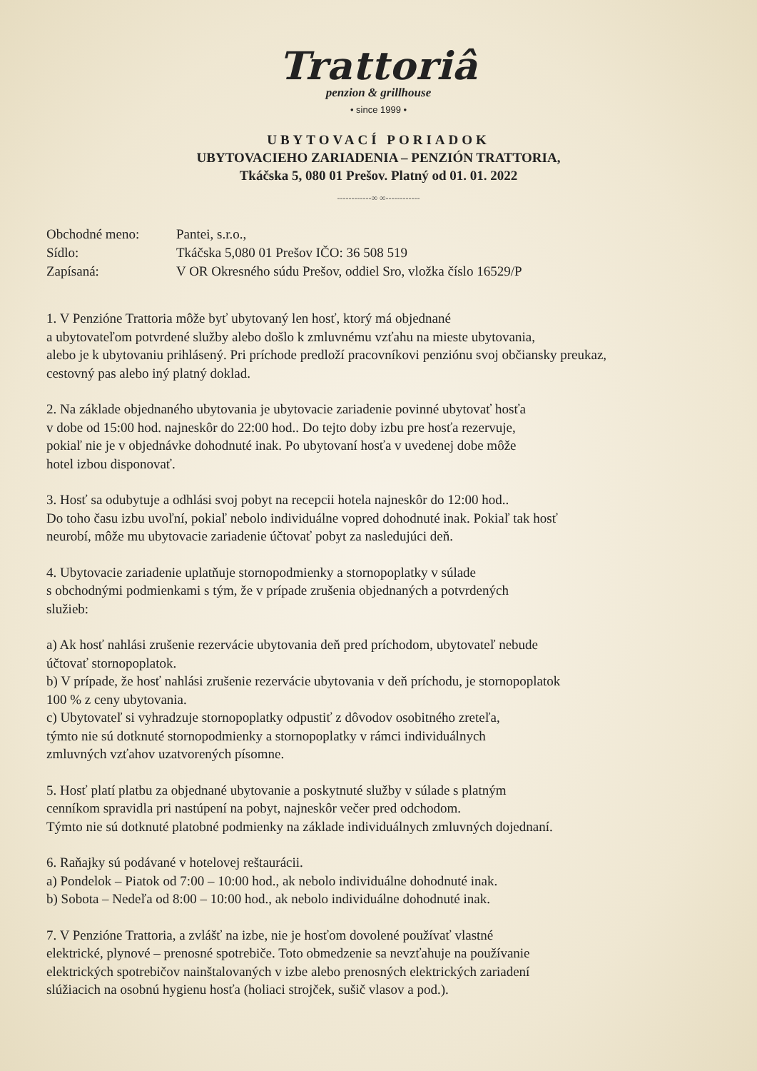Trattoriâ
penzion & grillhouse
• since 1999 •
UBYTOVACÍ PORIADOK
UBYTOVACIEHO ZARIADENIA – PENZIÓN TRATTORIA,
Tkáčska 5, 080 01 Prešov. Platný od 01. 01. 2022
------------∞ ∞------------
Obchodné meno:
Pantei, s.r.o.,
Sídlo:
Tkáčska 5,080 01 Prešov IČO: 36 508 519
Zapísaná:
V OR Okresného súdu Prešov, oddiel Sro, vložka číslo 16529/P
1. V Penzióne Trattoria môže byť ubytovaný len hosť, ktorý má objednané
a ubytovateľom potvrdené služby alebo došlo k zmluvnému vzťahu na mieste ubytovania,
alebo je k ubytovaniu prihlásený. Pri príchode predloží pracovníkovi penziónu svoj občiansky preukaz,
cestovný pas alebo iný platný doklad.
2. Na základe objednaného ubytovania je ubytovacie zariadenie povinné ubytovať hosťa
v dobe od 15:00 hod. najneskôr do 22:00 hod.. Do tejto doby izbu pre hosťa rezervuje,
pokiaľ nie je v objednávke dohodnuté inak. Po ubytovaní hosťa v uvedenej dobe môže
hotel izbou disponovať.
3. Hosť sa odubytuje a odhlási svoj pobyt na recepcii hotela najneskôr do 12:00 hod..
Do toho času izbu uvoľní, pokiaľ nebolo individuálne vopred dohodnuté inak. Pokiaľ tak hosť
neurobí, môže mu ubytovacie zariadenie účtovať pobyt za nasledujúci deň.
4. Ubytovacie zariadenie uplatňuje stornopodmienky a stornopoplatky v súlade
s obchodnými podmienkami s tým, že v prípade zrušenia objednaných a potvrdených
služieb:
a) Ak hosť nahlási zrušenie rezervácie ubytovania deň pred príchodom, ubytovateľ nebude
účtovať stornopoplatok.
b) V prípade, že hosť nahlási zrušenie rezervácie ubytovania v deň príchodu, je stornopoplatok
100 % z ceny ubytovania.
c) Ubytovateľ si vyhradzuje stornopoplatky odpustiť z dôvodov osobitného zreteľa,
týmto nie sú dotknuté stornopodmienky a stornopoplatky v rámci individuálnych
zmluvných vzťahov uzatvorených písomne.
5. Hosť platí platbu za objednané ubytovanie a poskytnuté služby v súlade s platným
cenníkom spravidla pri nastúpení na pobyt, najneskôr večer pred odchodom.
Týmto nie sú dotknuté platobné podmienky na základe individuálnych zmluvných dojednaní.
6. Raňajky sú podávané v hotelovej reštaurácii.
a) Pondelok – Piatok od 7:00 – 10:00 hod., ak nebolo individuálne dohodnuté inak.
b) Sobota – Nedeľa od 8:00 – 10:00 hod., ak nebolo individuálne dohodnuté inak.
7. V Penzióne Trattoria, a zvlášť na izbe, nie je hosťom dovolené používať vlastné
elektrické, plynové – prenosné spotrebiče. Toto obmedzenie sa nevzťahuje na používanie
elektrických spotrebičov nainštalovaných v izbe alebo prenosných elektrických zariadení
slúžiacich na osobnú hygienu hosťa (holiaci strojček, sušič vlasov a pod.).